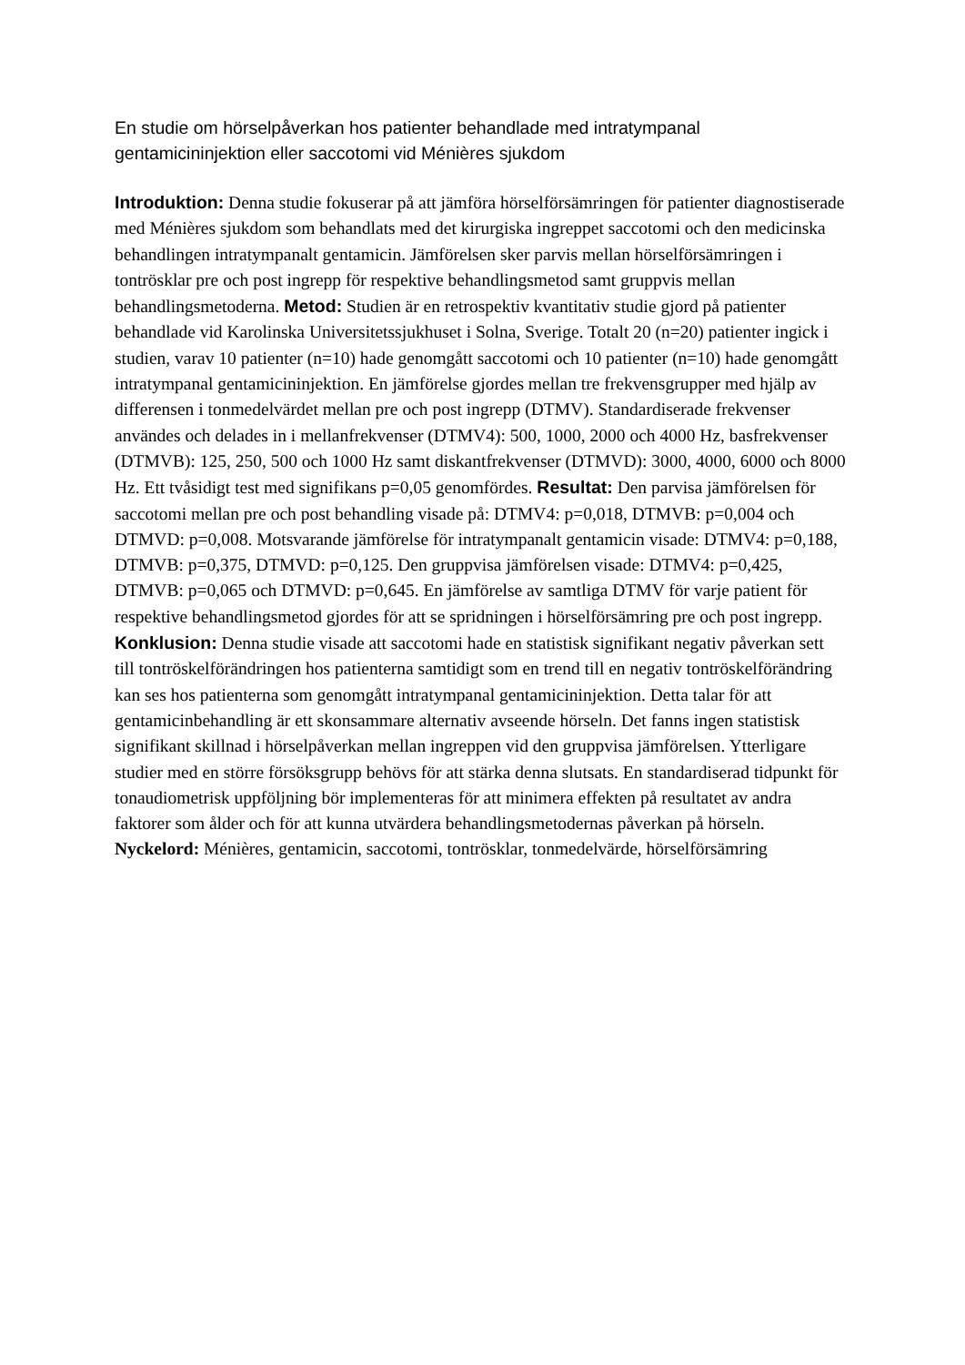En studie om hörselpåverkan hos patienter behandlade med intratympanal gentamicininjektion eller saccotomi vid Ménières sjukdom
Introduktion: Denna studie fokuserar på att jämföra hörselförsämringen för patienter diagnostiserade med Ménières sjukdom som behandlats med det kirurgiska ingreppet saccotomi och den medicinska behandlingen intratympanalt gentamicin. Jämförelsen sker parvis mellan hörselförsämringen i tontrösklar pre och post ingrepp för respektive behandlingsmetod samt gruppvis mellan behandlingsmetoderna. Metod: Studien är en retrospektiv kvantitativ studie gjord på patienter behandlade vid Karolinska Universitetssjukhuset i Solna, Sverige. Totalt 20 (n=20) patienter ingick i studien, varav 10 patienter (n=10) hade genomgått saccotomi och 10 patienter (n=10) hade genomgått intratympanal gentamicininjektion. En jämförelse gjordes mellan tre frekvensgrupper med hjälp av differensen i tonmedelvärdet mellan pre och post ingrepp (DTMV). Standardiserade frekvenser användes och delades in i mellanfrekvenser (DTMV4): 500, 1000, 2000 och 4000 Hz, basfrekvenser (DTMVB): 125, 250, 500 och 1000 Hz samt diskantfrekvenser (DTMVD): 3000, 4000, 6000 och 8000 Hz. Ett tvåsidigt test med signifikans p=0,05 genomfördes. Resultat: Den parvisa jämförelsen för saccotomi mellan pre och post behandling visade på: DTMV4: p=0,018, DTMVB: p=0,004 och DTMVD: p=0,008. Motsvarande jämförelse för intratympanalt gentamicin visade: DTMV4: p=0,188, DTMVB: p=0,375, DTMVD: p=0,125. Den gruppvisa jämförelsen visade: DTMV4: p=0,425, DTMVB: p=0,065 och DTMVD: p=0,645. En jämförelse av samtliga DTMV för varje patient för respektive behandlingsmetod gjordes för att se spridningen i hörselförsämring pre och post ingrepp. Konklusion: Denna studie visade att saccotomi hade en statistisk signifikant negativ påverkan sett till tontröskelförändringen hos patienterna samtidigt som en trend till en negativ tontröskelförändring kan ses hos patienterna som genomgått intratympanal gentamicininjektion. Detta talar för att gentamicinbehandling är ett skonsammare alternativ avseende hörseln. Det fanns ingen statistisk signifikant skillnad i hörselpåverkan mellan ingreppen vid den gruppvisa jämförelsen. Ytterligare studier med en större försöksgrupp behövs för att stärka denna slutsats. En standardiserad tidpunkt för tonaudiometrisk uppföljning bör implementeras för att minimera effekten på resultatet av andra faktorer som ålder och för att kunna utvärdera behandlingsmetodernas påverkan på hörseln.
Nyckelord: Ménières, gentamicin, saccotomi, tontrösklar, tonmedelvärde, hörselförsämring